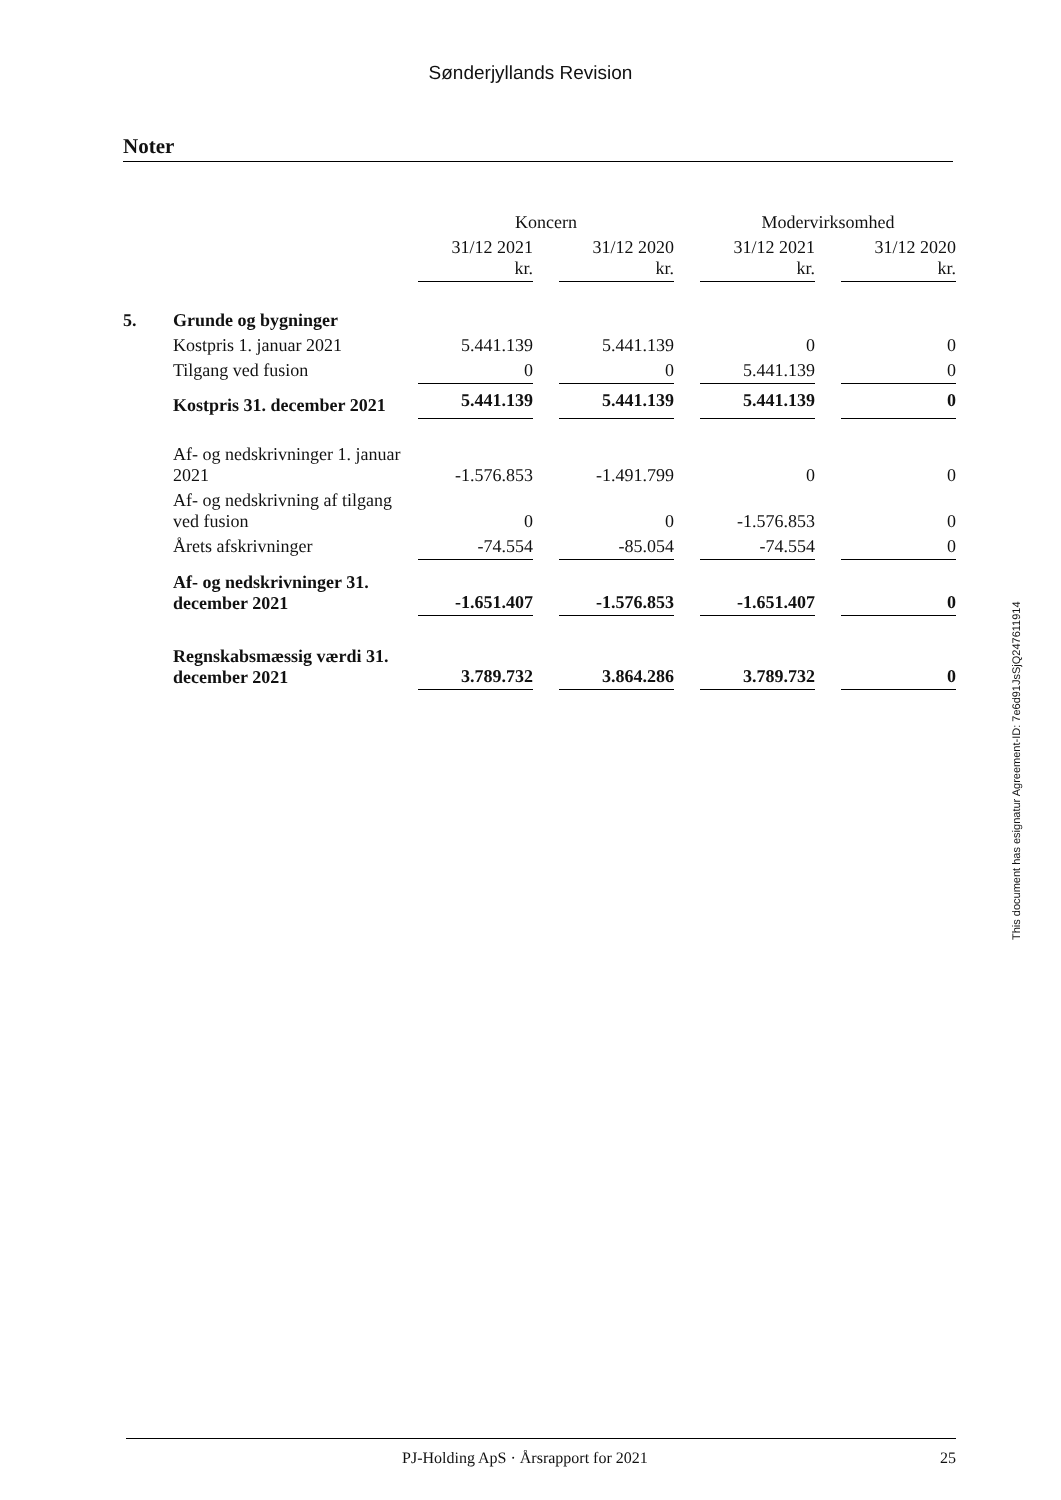Sønderjyllands Revision
Noter
| | | Koncern | | | | Modervirksomhed | | |
| | | 31/12 2021 kr. | | 31/12 2020 kr. | | 31/12 2021 kr. | | 31/12 2020 kr. |
| 5. | Grunde og bygninger | | | | | | | |
| | Kostpris 1. januar 2021 | 5.441.139 | | 5.441.139 | | 0 | | 0 |
| | Tilgang ved fusion | 0 | | 0 | | 5.441.139 | | 0 |
| | Kostpris 31. december 2021 | 5.441.139 | | 5.441.139 | | 5.441.139 | | 0 |
| | Af- og nedskrivninger 1. januar 2021 | -1.576.853 | | -1.491.799 | | 0 | | 0 |
| | Af- og nedskrivning af tilgang ved fusion | 0 | | 0 | | -1.576.853 | | 0 |
| | Årets afskrivninger | -74.554 | | -85.054 | | -74.554 | | 0 |
| | Af- og nedskrivninger 31. december 2021 | -1.651.407 | | -1.576.853 | | -1.651.407 | | 0 |
| | Regnskabsmæssig værdi 31. december 2021 | 3.789.732 | | 3.864.286 | | 3.789.732 | | 0 |
This document has esignatur Agreement-ID: 7e6d91JsSjQ247611914
PJ-Holding ApS · Årsrapport for 2021 25